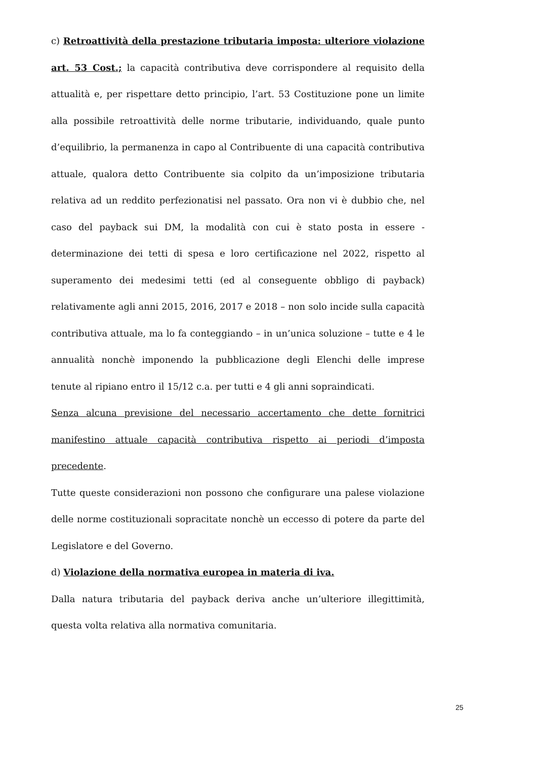c) Retroattività della prestazione tributaria imposta: ulteriore violazione art. 53 Cost.; la capacità contributiva deve corrispondere al requisito della attualità e, per rispettare detto principio, l’art. 53 Costituzione pone un limite alla possibile retroattività delle norme tributarie, individuando, quale punto d’equilibrio, la permanenza in capo al Contribuente di una capacità contributiva attuale, qualora detto Contribuente sia colpito da un’imposizione tributaria relativa ad un reddito perfezionatisi nel passato. Ora non vi è dubbio che, nel caso del payback sui DM, la modalità con cui è stato posta in essere - determinazione dei tetti di spesa e loro certificazione nel 2022, rispetto al superamento dei medesimi tetti (ed al conseguente obbligo di payback) relativamente agli anni 2015, 2016, 2017 e 2018 – non solo incide sulla capacità contributiva attuale, ma lo fa conteggiando – in un’unica soluzione – tutte e 4 le annualità nonchè imponendo la pubblicazione degli Elenchi delle imprese tenute al ripiano entro il 15/12 c.a. per tutti e 4 gli anni sopraindicati.
Senza alcuna previsione del necessario accertamento che dette fornitrici manifestino attuale capacità contributiva rispetto ai periodi d’imposta precedente.
Tutte queste considerazioni non possono che configurare una palese violazione delle norme costituzionali sopracitate nonchè un eccesso di potere da parte del Legislatore e del Governo.
d) Violazione della normativa europea in materia di iva.
Dalla natura tributaria del payback deriva anche un’ulteriore illegittimità, questa volta relativa alla normativa comunitaria.
25